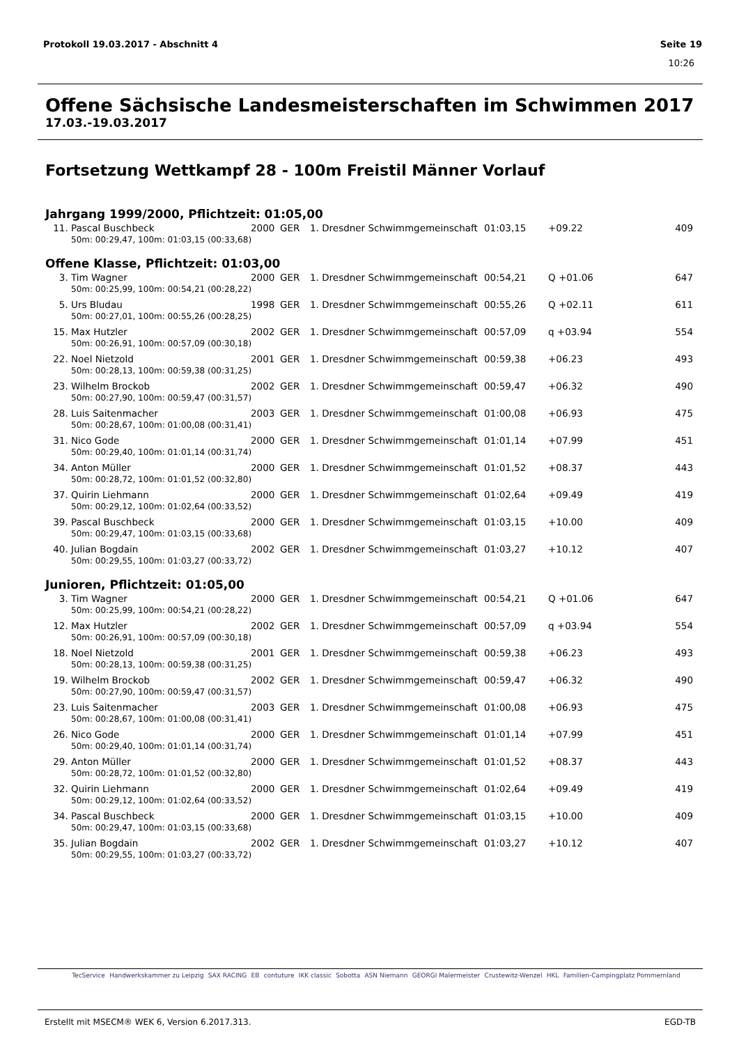Protokoll 19.03.2017 - Abschnitt 4 Seite 19
10:26
Offene Sächsische Landesmeisterschaften im Schwimmen 2017
17.03.-19.03.2017
Fortsetzung Wettkampf 28 - 100m Freistil Männer Vorlauf
Jahrgang 1999/2000, Pflichtzeit: 01:05,00
| 11. | Pascal Buschbeck | 2000 | GER | 1. Dresdner Schwimmgemeinschaft | 01:03,15 | +09.22 | 409 |
| 50m: 00:29,47, 100m: 01:03,15 (00:33,68) | | | | | | | |
Offene Klasse, Pflichtzeit: 01:03,00
| 3. | Tim Wagner | 2000 | GER | 1. Dresdner Schwimmgemeinschaft | 00:54,21 | Q +01.06 | 647 |
| 50m: 00:25,99, 100m: 00:54,21 (00:28,22) | | | | | | | |
| 5. | Urs Bludau | 1998 | GER | 1. Dresdner Schwimmgemeinschaft | 00:55,26 | Q +02.11 | 611 |
| 50m: 00:27,01, 100m: 00:55,26 (00:28,25) | | | | | | | |
| 15. | Max Hutzler | 2002 | GER | 1. Dresdner Schwimmgemeinschaft | 00:57,09 | q +03.94 | 554 |
| 50m: 00:26,91, 100m: 00:57,09 (00:30,18) | | | | | | | |
| 22. | Noel Nietzold | 2001 | GER | 1. Dresdner Schwimmgemeinschaft | 00:59,38 | +06.23 | 493 |
| 50m: 00:28,13, 100m: 00:59,38 (00:31,25) | | | | | | | |
| 23. | Wilhelm Brockob | 2002 | GER | 1. Dresdner Schwimmgemeinschaft | 00:59,47 | +06.32 | 490 |
| 50m: 00:27,90, 100m: 00:59,47 (00:31,57) | | | | | | | |
| 28. | Luis Saitenmacher | 2003 | GER | 1. Dresdner Schwimmgemeinschaft | 01:00,08 | +06.93 | 475 |
| 50m: 00:28,67, 100m: 01:00,08 (00:31,41) | | | | | | | |
| 31. | Nico Gode | 2000 | GER | 1. Dresdner Schwimmgemeinschaft | 01:01,14 | +07.99 | 451 |
| 50m: 00:29,40, 100m: 01:01,14 (00:31,74) | | | | | | | |
| 34. | Anton Müller | 2000 | GER | 1. Dresdner Schwimmgemeinschaft | 01:01,52 | +08.37 | 443 |
| 50m: 00:28,72, 100m: 01:01,52 (00:32,80) | | | | | | | |
| 37. | Quirin Liehmann | 2000 | GER | 1. Dresdner Schwimmgemeinschaft | 01:02,64 | +09.49 | 419 |
| 50m: 00:29,12, 100m: 01:02,64 (00:33,52) | | | | | | | |
| 39. | Pascal Buschbeck | 2000 | GER | 1. Dresdner Schwimmgemeinschaft | 01:03,15 | +10.00 | 409 |
| 50m: 00:29,47, 100m: 01:03,15 (00:33,68) | | | | | | | |
| 40. | Julian Bogdain | 2002 | GER | 1. Dresdner Schwimmgemeinschaft | 01:03,27 | +10.12 | 407 |
| 50m: 00:29,55, 100m: 01:03,27 (00:33,72) | | | | | | | |
Junioren, Pflichtzeit: 01:05,00
| 3. | Tim Wagner | 2000 | GER | 1. Dresdner Schwimmgemeinschaft | 00:54,21 | Q +01.06 | 647 |
| 50m: 00:25,99, 100m: 00:54,21 (00:28,22) | | | | | | | |
| 12. | Max Hutzler | 2002 | GER | 1. Dresdner Schwimmgemeinschaft | 00:57,09 | q +03.94 | 554 |
| 50m: 00:26,91, 100m: 00:57,09 (00:30,18) | | | | | | | |
| 18. | Noel Nietzold | 2001 | GER | 1. Dresdner Schwimmgemeinschaft | 00:59,38 | +06.23 | 493 |
| 50m: 00:28,13, 100m: 00:59,38 (00:31,25) | | | | | | | |
| 19. | Wilhelm Brockob | 2002 | GER | 1. Dresdner Schwimmgemeinschaft | 00:59,47 | +06.32 | 490 |
| 50m: 00:27,90, 100m: 00:59,47 (00:31,57) | | | | | | | |
| 23. | Luis Saitenmacher | 2003 | GER | 1. Dresdner Schwimmgemeinschaft | 01:00,08 | +06.93 | 475 |
| 50m: 00:28,67, 100m: 01:00,08 (00:31,41) | | | | | | | |
| 26. | Nico Gode | 2000 | GER | 1. Dresdner Schwimmgemeinschaft | 01:01,14 | +07.99 | 451 |
| 50m: 00:29,40, 100m: 01:01,14 (00:31,74) | | | | | | | |
| 29. | Anton Müller | 2000 | GER | 1. Dresdner Schwimmgemeinschaft | 01:01,52 | +08.37 | 443 |
| 50m: 00:28,72, 100m: 01:01,52 (00:32,80) | | | | | | | |
| 32. | Quirin Liehmann | 2000 | GER | 1. Dresdner Schwimmgemeinschaft | 01:02,64 | +09.49 | 419 |
| 50m: 00:29,12, 100m: 01:02,64 (00:33,52) | | | | | | | |
| 34. | Pascal Buschbeck | 2000 | GER | 1. Dresdner Schwimmgemeinschaft | 01:03,15 | +10.00 | 409 |
| 50m: 00:29,47, 100m: 01:03,15 (00:33,68) | | | | | | | |
| 35. | Julian Bogdain | 2002 | GER | 1. Dresdner Schwimmgemeinschaft | 01:03,27 | +10.12 | 407 |
| 50m: 00:29,55, 100m: 01:03,27 (00:33,72) | | | | | | | |
TecService Handwerkskammer zu Leipzig SAX RACING EB contuture IKK classic Sobotta ASN Niemann GEORGI Malermeister Crustewitz-Wenzel HKL Familien-Campingplatz Pommernland
Erstellt mit MSECM® WEK 6, Version 6.2017.313. EGD-TB